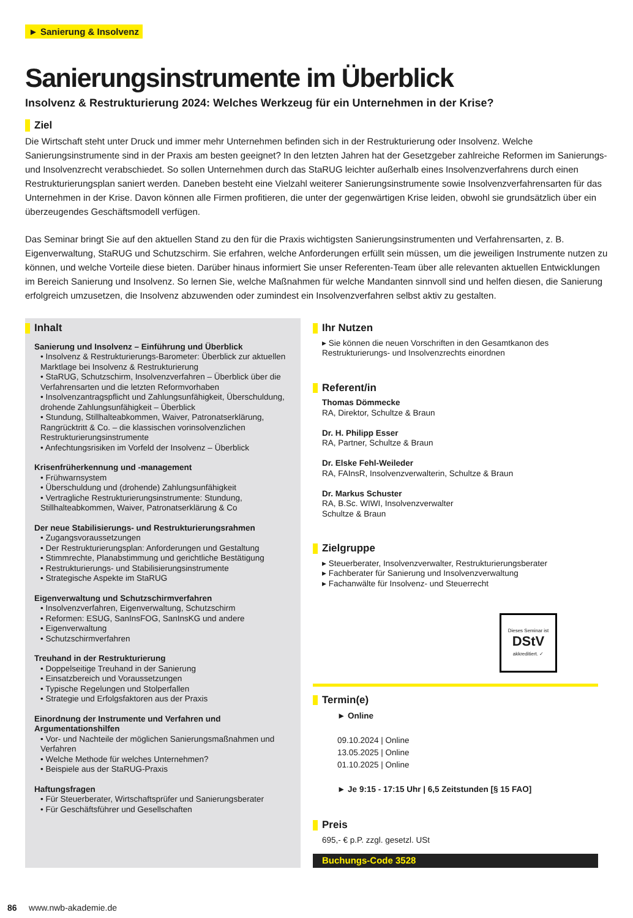► Sanierung & Insolvenz
Sanierungsinstrumente im Überblick
Insolvenz & Restrukturierung 2024: Welches Werkzeug für ein Unternehmen in der Krise?
Ziel
Die Wirtschaft steht unter Druck und immer mehr Unternehmen befinden sich in der Restrukturierung oder Insolvenz. Welche Sanierungsinstrumente sind in der Praxis am besten geeignet? In den letzten Jahren hat der Gesetzgeber zahlreiche Reformen im Sanierungs- und Insolvenzrecht verabschiedet. So sollen Unternehmen durch das StaRUG leichter außerhalb eines Insolvenzverfahrens durch einen Restrukturierungsplan saniert werden. Daneben besteht eine Vielzahl weiterer Sanierungsinstrumente sowie Insolvenzverfahrensarten für das Unternehmen in der Krise. Davon können alle Firmen profitieren, die unter der gegenwärtigen Krise leiden, obwohl sie grundsätzlich über ein überzeugendes Geschäftsmodell verfügen.
Das Seminar bringt Sie auf den aktuellen Stand zu den für die Praxis wichtigsten Sanierungsinstrumenten und Verfahrensarten, z. B. Eigenverwaltung, StaRUG und Schutzschirm. Sie erfahren, welche Anforderungen erfüllt sein müssen, um die jeweiligen Instrumente nutzen zu können, und welche Vorteile diese bieten. Darüber hinaus informiert Sie unser Referenten-Team über alle relevanten aktuellen Entwicklungen im Bereich Sanierung und Insolvenz. So lernen Sie, welche Maßnahmen für welche Mandanten sinnvoll sind und helfen diesen, die Sanierung erfolgreich umzusetzen, die Insolvenz abzuwenden oder zumindest ein Insolvenzverfahren selbst aktiv zu gestalten.
Inhalt
Sanierung und Insolvenz – Einführung und Überblick
• Insolvenz & Restrukturierungs-Barometer: Überblick zur aktuellen Marktlage bei Insolvenz & Restrukturierung
• StaRUG, Schutzschirm, Insolvenzverfahren – Überblick über die Verfahrensarten und die letzten Reformvorhaben
• Insolvenzantragspflicht und Zahlungsunfähigkeit, Überschuldung, drohende Zahlungsunfähigkeit – Überblick
• Stundung, Stillhalteabkommen, Waiver, Patronatserklärung, Rangrücktritt & Co. – die klassischen vorinsolvenzlichen Restrukturierungsinstrumente
• Anfechtungsrisiken im Vorfeld der Insolvenz – Überblick
Krisenfrüherkennung und -management
• Frühwarnsystem
• Überschuldung und (drohende) Zahlungsunfähigkeit
• Vertragliche Restrukturierungsinstrumente: Stundung, Stillhalteabkommen, Waiver, Patronatserklärung & Co
Der neue Stabilisierungs- und Restrukturierungsrahmen
• Zugangsvoraussetzungen
• Der Restrukturierungsplan: Anforderungen und Gestaltung
• Stimmrechte, Planabstimmung und gerichtliche Bestätigung
• Restrukturierungs- und Stabilisierungsinstrumente
• Strategische Aspekte im StaRUG
Eigenverwaltung und Schutzschirmverfahren
• Insolvenzverfahren, Eigenverwaltung, Schutzschirm
• Reformen: ESUG, SanInsFOG, SanInsKG und andere
• Eigenverwaltung
• Schutzschirmverfahren
Treuhand in der Restrukturierung
• Doppelseitige Treuhand in der Sanierung
• Einsatzbereich und Voraussetzungen
• Typische Regelungen und Stolperfallen
• Strategie und Erfolgsfaktoren aus der Praxis
Einordnung der Instrumente und Verfahren und Argumentationshilfen
• Vor- und Nachteile der möglichen Sanierungsmaßnahmen und Verfahren
• Welche Methode für welches Unternehmen?
• Beispiele aus der StaRUG-Praxis
Haftungsfragen
• Für Steuerberater, Wirtschaftsprüfer und Sanierungsberater
• Für Geschäftsführer und Gesellschaften
Ihr Nutzen
▸ Sie können die neuen Vorschriften in den Gesamtkanon des Restrukturierungs- und Insolvenzrechts einordnen
Referent/in
Thomas Dömmecke
RA, Direktor, Schultze & Braun
Dr. H. Philipp Esser
RA, Partner, Schultze & Braun
Dr. Elske Fehl-Weileder
RA, FAInsR, Insolvenzverwalterin, Schultze & Braun
Dr. Markus Schuster
RA, B.Sc. WIWI, Insolvenzverwalter
Schultze & Braun
Zielgruppe
▸ Steuerberater, Insolvenzverwalter, Restrukturierungsberater
▸ Fachberater für Sanierung und Insolvenzverwaltung
▸ Fachanwälte für Insolvenz- und Steuerrecht
Dieses Seminar ist
DStV
akkreditiert. ✓
Termin(e)
► Online
09.10.2024 | Online
13.05.2025 | Online
01.10.2025 | Online
► Je 9:15 - 17:15 Uhr | 6,5 Zeitstunden [§ 15 FAO]
Preis
695,- € p.P. zzgl. gesetzl. USt
Buchungs-Code 3528
86 www.nwb-akademie.de